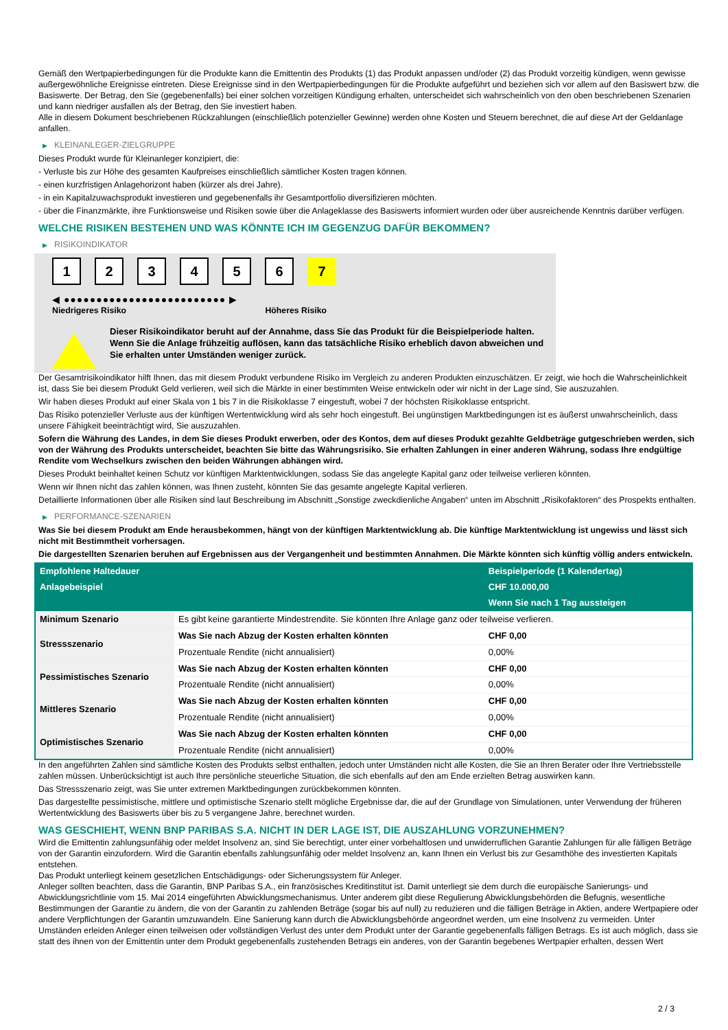Gemäß den Wertpapierbedingungen für die Produkte kann die Emittentin des Produkts (1) das Produkt anpassen und/oder (2) das Produkt vorzeitig kündigen, wenn gewisse außergewöhnliche Ereignisse eintreten. Diese Ereignisse sind in den Wertpapierbedingungen für die Produkte aufgeführt und beziehen sich vor allem auf den Basiswert bzw. die Basiswerte. Der Betrag, den Sie (gegebenenfalls) bei einer solchen vorzeitigen Kündigung erhalten, unterscheidet sich wahrscheinlich von den oben beschriebenen Szenarien und kann niedriger ausfallen als der Betrag, den Sie investiert haben.
Alle in diesem Dokument beschriebenen Rückzahlungen (einschließlich potenzieller Gewinne) werden ohne Kosten und Steuern berechnet, die auf diese Art der Geldanlage anfallen.
▶ KLEINANLEGER-ZIELGRUPPE
Dieses Produkt wurde für Kleinanleger konzipiert, die:
- Verluste bis zur Höhe des gesamten Kaufpreises einschließlich sämtlicher Kosten tragen können.
- einen kurzfristigen Anlagehorizont haben (kürzer als drei Jahre).
- in ein Kapitalzuwachsprodukt investieren und gegebenenfalls ihr Gesamtportfolio diversifizieren möchten.
- über die Finanzmärkte, ihre Funktionsweise und Risiken sowie über die Anlageklasse des Basiswerts informiert wurden oder über ausreichende Kenntnis darüber verfügen.
WELCHE RISIKEN BESTEHEN UND WAS KÖNNTE ICH IM GEGENZUG DAFÜR BEKOMMEN?
▶ RISIKOINDIKATOR
1 2 3 4 5 6 7
◀ ●●●●●●●●●●●●●●●●●●●●●●●●● ▶
Niedrigeres Risiko Höheres Risiko
Dieser Risikoindikator beruht auf der Annahme, dass Sie das Produkt für die Beispielperiode halten.
Wenn Sie die Anlage frühzeitig auflösen, kann das tatsächliche Risiko erheblich davon abweichen und Sie erhalten unter Umständen weniger zurück.
Der Gesamtrisikoindikator hilft Ihnen, das mit diesem Produkt verbundene Risiko im Vergleich zu anderen Produkten einzuschätzen. Er zeigt, wie hoch die Wahrscheinlichkeit ist, dass Sie bei diesem Produkt Geld verlieren, weil sich die Märkte in einer bestimmten Weise entwickeln oder wir nicht in der Lage sind, Sie auszuzahlen.
Wir haben dieses Produkt auf einer Skala von 1 bis 7 in die Risikoklasse 7 eingestuft, wobei 7 der höchsten Risikoklasse entspricht.
Das Risiko potenzieller Verluste aus der künftigen Wertentwicklung wird als sehr hoch eingestuft. Bei ungünstigen Marktbedingungen ist es äußerst unwahrscheinlich, dass unsere Fähigkeit beeinträchtigt wird, Sie auszuzahlen.
Sofern die Währung des Landes, in dem Sie dieses Produkt erwerben, oder des Kontos, dem auf dieses Produkt gezahlte Geldbeträge gutgeschrieben werden, sich von der Währung des Produkts unterscheidet, beachten Sie bitte das Währungsrisiko. Sie erhalten Zahlungen in einer anderen Währung, sodass Ihre endgültige Rendite vom Wechselkurs zwischen den beiden Währungen abhängen wird.
Dieses Produkt beinhaltet keinen Schutz vor künftigen Marktentwicklungen, sodass Sie das angelegte Kapital ganz oder teilweise verlieren könnten.
Wenn wir Ihnen nicht das zahlen können, was Ihnen zusteht, könnten Sie das gesamte angelegte Kapital verlieren.
Detaillierte Informationen über alle Risiken sind laut Beschreibung im Abschnitt „Sonstige zweckdienliche Angaben“ unten im Abschnitt „Risikofaktoren“ des Prospekts enthalten.
▶ PERFORMANCE-SZENARIEN
Was Sie bei diesem Produkt am Ende herausbekommen, hängt von der künftigen Marktentwicklung ab. Die künftige Marktentwicklung ist ungewiss und lässt sich nicht mit Bestimmtheit vorhersagen.
Die dargestellten Szenarien beruhen auf Ergebnissen aus der Vergangenheit und bestimmten Annahmen. Die Märkte könnten sich künftig völlig anders entwickeln.
| Empfohlene Haltedauer | | Beispielperiode (1 Kalendertag) |
| --- | --- | --- |
| Anlagebeispiel | | CHF 10.000,00 |
| | | Wenn Sie nach 1 Tag aussteigen |
| Minimum Szenario | Es gibt keine garantierte Mindestrendite. Sie könnten Ihre Anlage ganz oder teilweise verlieren. | |
| Stressszenario | Was Sie nach Abzug der Kosten erhalten könnten | CHF 0,00 |
| | Prozentuale Rendite (nicht annualisiert) | 0,00% |
| Pessimistisches Szenario | Was Sie nach Abzug der Kosten erhalten könnten | CHF 0,00 |
| | Prozentuale Rendite (nicht annualisiert) | 0,00% |
| Mittleres Szenario | Was Sie nach Abzug der Kosten erhalten könnten | CHF 0,00 |
| | Prozentuale Rendite (nicht annualisiert) | 0,00% |
| Optimistisches Szenario | Was Sie nach Abzug der Kosten erhalten könnten | CHF 0,00 |
| | Prozentuale Rendite (nicht annualisiert) | 0,00% |
In den angeführten Zahlen sind sämtliche Kosten des Produkts selbst enthalten, jedoch unter Umständen nicht alle Kosten, die Sie an Ihren Berater oder Ihre Vertriebsstelle zahlen müssen. Unberücksichtigt ist auch Ihre persönliche steuerliche Situation, die sich ebenfalls auf den am Ende erzielten Betrag auswirken kann.
Das Stressszenario zeigt, was Sie unter extremen Marktbedingungen zurückbekommen könnten.
Das dargestellte pessimistische, mittlere und optimistische Szenario stellt mögliche Ergebnisse dar, die auf der Grundlage von Simulationen, unter Verwendung der früheren Wertentwicklung des Basiswerts über bis zu 5 vergangene Jahre, berechnet wurden.
WAS GESCHIEHT, WENN BNP PARIBAS S.A. NICHT IN DER LAGE IST, DIE AUSZAHLUNG VORZUNEHMEN?
Wird die Emittentin zahlungsunfähig oder meldet Insolvenz an, sind Sie berechtigt, unter einer vorbehaltlosen und unwiderruflichen Garantie Zahlungen für alle fälligen Beträge von der Garantin einzufordern. Wird die Garantin ebenfalls zahlungsunfähig oder meldet Insolvenz an, kann Ihnen ein Verlust bis zur Gesamthöhe des investierten Kapitals entstehen.
Das Produkt unterliegt keinem gesetzlichen Entschädigungs- oder Sicherungssystem für Anleger.
Anleger sollten beachten, dass die Garantin, BNP Paribas S.A., ein französisches Kreditinstitut ist. Damit unterliegt sie dem durch die europäische Sanierungs- und Abwicklungsrichtlinie vom 15. Mai 2014 eingeführten Abwicklungsmechanismus. Unter anderem gibt diese Regulierung Abwicklungsbehörden die Befugnis, wesentliche Bestimmungen der Garantie zu ändern, die von der Garantin zu zahlenden Beträge (sogar bis auf null) zu reduzieren und die fälligen Beträge in Aktien, andere Wertpapiere oder andere Verpflichtungen der Garantin umzuwandeln. Eine Sanierung kann durch die Abwicklungsbehörde angeordnet werden, um eine Insolvenz zu vermeiden. Unter Umständen erleiden Anleger einen teilweisen oder vollständigen Verlust des unter dem Produkt unter der Garantie gegebenenfalls fälligen Betrags. Es ist auch möglich, dass sie statt des ihnen von der Emittentin unter dem Produkt gegebenenfalls zustehenden Betrags ein anderes, von der Garantin begebenes Wertpapier erhalten, dessen Wert
2 / 3